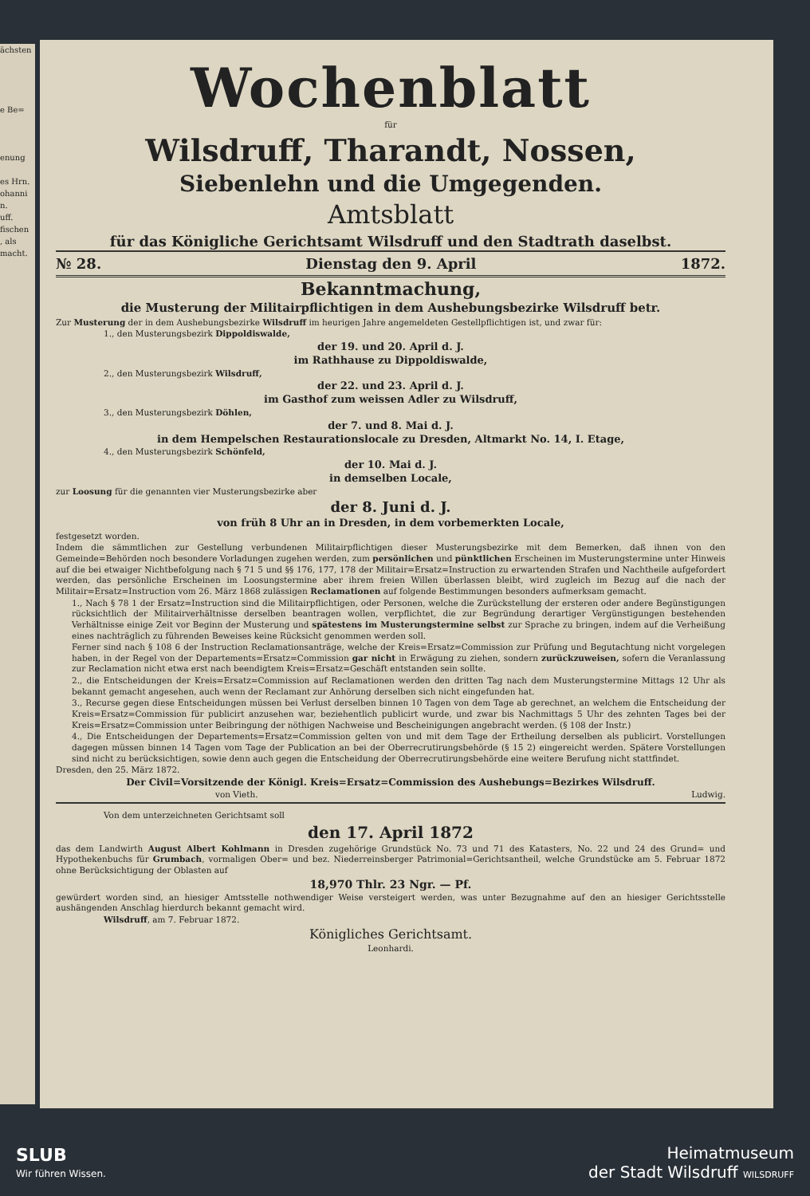ächsten
e Be=
enung
es Hrn.
ohanni
n.
uff.
fischen
, als
macht.
Wochenblatt
für
Wilsdruff, Tharandt, Nossen,
Siebenlehn und die Umgegenden.
Amtsblatt
für das Königliche Gerichtsamt Wilsdruff und den Stadtrath daselbst.
№ 28. Dienstag den 9. April 1872.
Bekanntmachung,
die Musterung der Militairpflichtigen in dem Aushebungsbezirke Wilsdruff betr.
Zur Musterung der in dem Aushebungsbezirke Wilsdruff im heurigen Jahre angemeldeten Gestellpflichtigen ist, und zwar für:
1., den Musterungsbezirk Dippoldiswalde,
der 19. und 20. April d. J.
im Rathhause zu Dippoldiswalde,
2., den Musterungsbezirk Wilsdruff,
der 22. und 23. April d. J.
im Gasthof zum weissen Adler zu Wilsdruff,
3., den Musterungsbezirk Döhlen,
der 7. und 8. Mai d. J.
in dem Hempelschen Restaurationslocale zu Dresden, Altmarkt No. 14, I. Etage,
4., den Musterungsbezirk Schönfeld,
der 10. Mai d. J.
in demselben Locale,
zur Loosung für die genannten vier Musterungsbezirke aber
der 8. Juni d. J.
von früh 8 Uhr an in Dresden, in dem vorbemerkten Locale,
festgesetzt worden.
Indem die sämmtlichen zur Gestellung verbundenen Militairpflichtigen dieser Musterungsbezirke mit dem Bemerken, daß ihnen von den Gemeinde=Behörden noch besondere Vorladungen zugehen werden, zum persönlichen und pünktlichen Erscheinen im Musterungstermine unter Hinweis auf die bei etwaiger Nichtbefolgung nach § 71 5 und §§ 176, 177, 178 der Militair=Ersatz=Instruction zu erwartenden Strafen und Nachtheile aufgefordert werden, das persönliche Erscheinen im Loosungstermine aber ihrem freien Willen überlassen bleibt, wird zugleich im Bezug auf die nach der Militair=Ersatz=Instruction vom 26. März 1868 zulässigen Reclamationen auf folgende Bestimmungen besonders aufmerksam gemacht.
1., Nach § 78 1 der Ersatz=Instruction sind die Militairpflichtigen, oder Personen, welche die Zurückstellung der ersteren oder andere Begünstigungen rücksichtlich der Militairverhältnisse derselben beantragen wollen, verpflichtet, die zur Begründung derartiger Vergünstigungen bestehenden Verhältnisse einige Zeit vor Beginn der Musterung und spätestens im Musterungstermine selbst zur Sprache zu bringen, indem auf die Verheißung eines nachträglich zu führenden Beweises keine Rücksicht genommen werden soll.
Ferner sind nach § 108 6 der Instruction Reclamationsanträge, welche der Kreis=Ersatz=Commission zur Prüfung und Begutachtung nicht vorgelegen haben, in der Regel von der Departements=Ersatz=Commission gar nicht in Erwägung zu ziehen, sondern zurückzuweisen, sofern die Veranlassung zur Reclamation nicht etwa erst nach beendigtem Kreis=Ersatz=Geschäft entstanden sein sollte.
2., die Entscheidungen der Kreis=Ersatz=Commission auf Reclamationen werden den dritten Tag nach dem Musterungstermine Mittags 12 Uhr als bekannt gemacht angesehen, auch wenn der Reclamant zur Anhörung derselben sich nicht eingefunden hat.
3., Recurse gegen diese Entscheidungen müssen bei Verlust derselben binnen 10 Tagen von dem Tage ab gerechnet, an welchem die Entscheidung der Kreis=Ersatz=Commission für publicirt anzusehen war, beziehentlich publicirt wurde, und zwar bis Nachmittags 5 Uhr des zehnten Tages bei der Kreis=Ersatz=Commission unter Beibringung der nöthigen Nachweise und Bescheinigungen angebracht werden. (§ 108 der Instr.)
4., Die Entscheidungen der Departements=Ersatz=Commission gelten von und mit dem Tage der Ertheilung derselben als publicirt. Vorstellungen dagegen müssen binnen 14 Tagen vom Tage der Publication an bei der Oberrecrutirungsbehörde (§ 15 2) eingereicht werden. Spätere Vorstellungen sind nicht zu berücksichtigen, sowie denn auch gegen die Entscheidung der Oberrecrutirungsbehörde eine weitere Berufung nicht stattfindet.
Dresden, den 25. März 1872.
Der Civil=Vorsitzende der Königl. Kreis=Ersatz=Commission des Aushebungs=Bezirkes Wilsdruff.
von Vieth. Ludwig.
Von dem unterzeichneten Gerichtsamt soll
den 17. April 1872
das dem Landwirth August Albert Kohlmann in Dresden zugehörige Grundstück No. 73 und 71 des Katasters, No. 22 und 24 des Grund= und Hypothekenbuchs für Grumbach, vormaligen Ober= und bez. Niederreinsberger Patrimonial=Gerichtsantheil, welche Grundstücke am 5. Februar 1872 ohne Berücksichtigung der Oblasten auf
18,970 Thlr. 23 Ngr. — Pf.
gewürdert worden sind, an hiesiger Amtsstelle nothwendiger Weise versteigert werden, was unter Bezugnahme auf den an hiesiger Gerichtsstelle aushängenden Anschlag hierdurch bekannt gemacht wird.
Wilsdruff, am 7. Februar 1872.
Königliches Gerichtsamt.
Leonhardi.
SLUB
Wir führen Wissen.
Heimatmuseum
der Stadt Wilsdruff WILSDRUFF